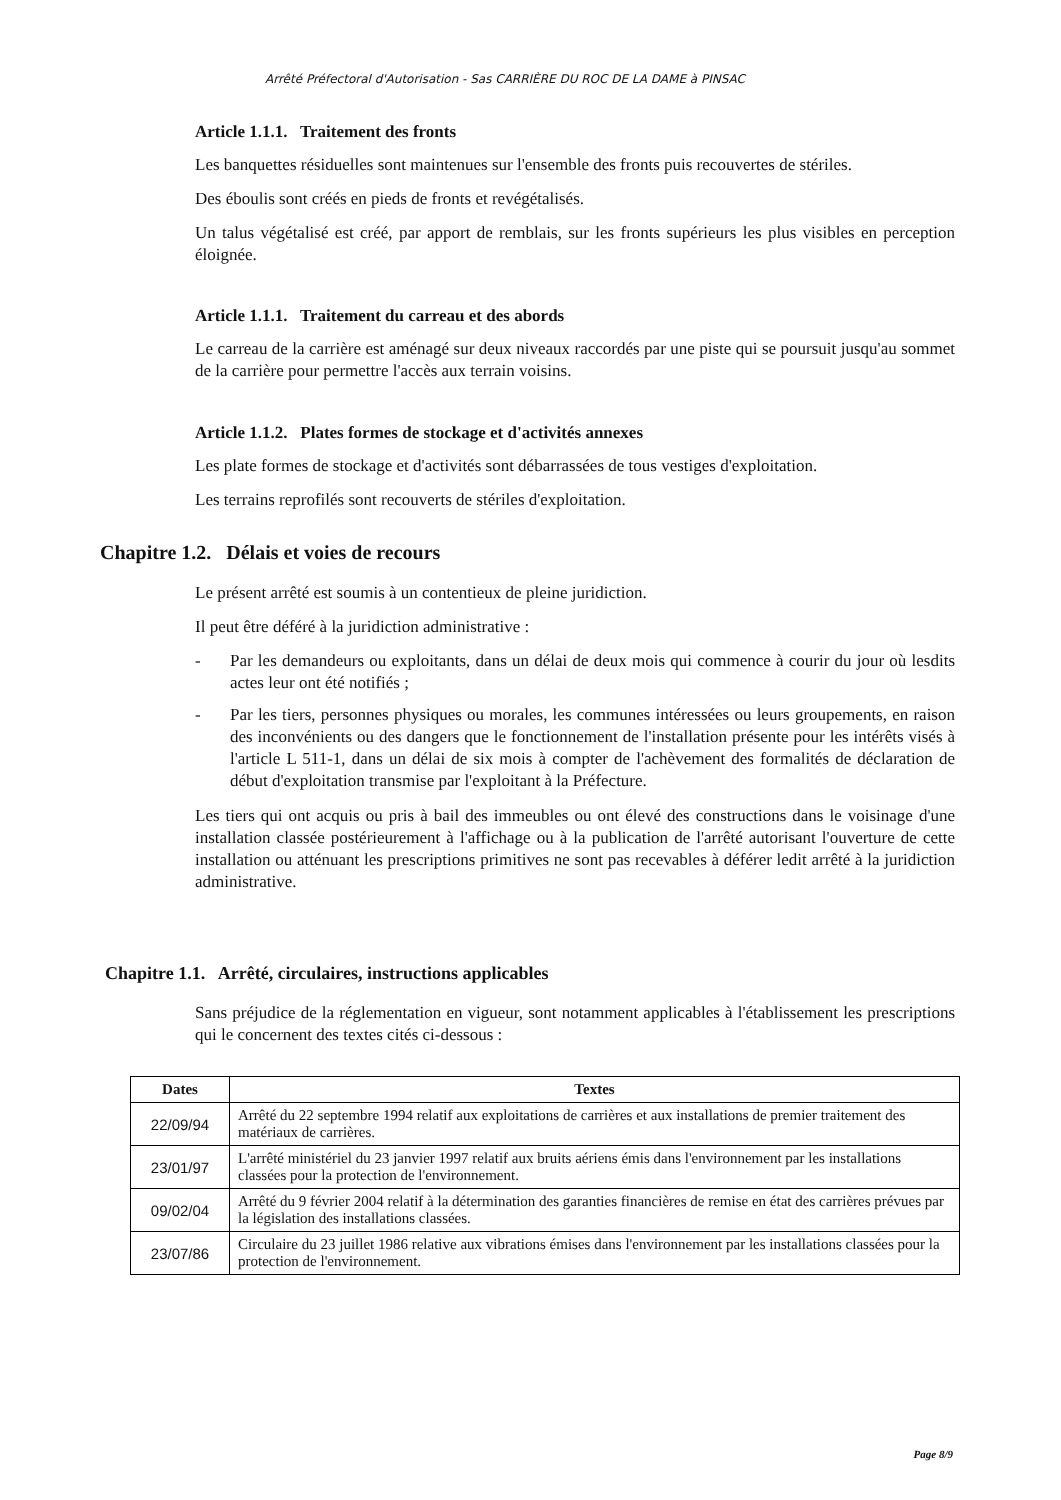Arrêté Préfectoral d'Autorisation - Sas CARRIÈRE DU ROC DE LA DAME à PINSAC
Article 1.1.1. Traitement des fronts
Les banquettes résiduelles sont maintenues sur l'ensemble des fronts puis recouvertes de stériles.
Des éboulis sont créés en pieds de fronts et revégétalisés.
Un talus végétalisé est créé, par apport de remblais, sur les fronts supérieurs les plus visibles en perception éloignée.
Article 1.1.1. Traitement du carreau et des abords
Le carreau de la carrière est aménagé sur deux niveaux raccordés par une piste qui se poursuit jusqu'au sommet de la carrière pour permettre l'accès aux terrain voisins.
Article 1.1.2. Plates formes de stockage et d'activités annexes
Les plate formes de stockage et d'activités sont débarrassées de tous vestiges d'exploitation.
Les terrains reprofilés sont recouverts de stériles d'exploitation.
Chapitre 1.2. Délais et voies de recours
Le présent arrêté est soumis à un contentieux de pleine juridiction.
Il peut être déféré à la juridiction administrative :
- Par les demandeurs ou exploitants, dans un délai de deux mois qui commence à courir du jour où lesdits actes leur ont été notifiés ;
- Par les tiers, personnes physiques ou morales, les communes intéressées ou leurs groupements, en raison des inconvénients ou des dangers que le fonctionnement de l'installation présente pour les intérêts visés à l'article L 511-1, dans un délai de six mois à compter de l'achèvement des formalités de déclaration de début d'exploitation transmise par l'exploitant à la Préfecture.
Les tiers qui ont acquis ou pris à bail des immeubles ou ont élevé des constructions dans le voisinage d'une installation classée postérieurement à l'affichage ou à la publication de l'arrêté autorisant l'ouverture de cette installation ou atténuant les prescriptions primitives ne sont pas recevables à déférer ledit arrêté à la juridiction administrative.
Chapitre 1.1. Arrêté, circulaires, instructions applicables
Sans préjudice de la réglementation en vigueur, sont notamment applicables à l'établissement les prescriptions qui le concernent des textes cités ci-dessous :
| Dates | Textes |
| --- | --- |
| 22/09/94 | Arrêté du 22 septembre 1994 relatif aux exploitations de carrières et aux installations de premier traitement des matériaux de carrières. |
| 23/01/97 | L'arrêté ministériel du 23 janvier 1997 relatif aux bruits aériens émis dans l'environnement par les installations classées pour la protection de l'environnement. |
| 09/02/04 | Arrêté du 9 février 2004 relatif à la détermination des garanties financières de remise en état des carrières prévues par la législation des installations classées. |
| 23/07/86 | Circulaire du 23 juillet 1986 relative aux vibrations émises dans l'environnement par les installations classées pour la protection de l'environnement. |
Page 8/9